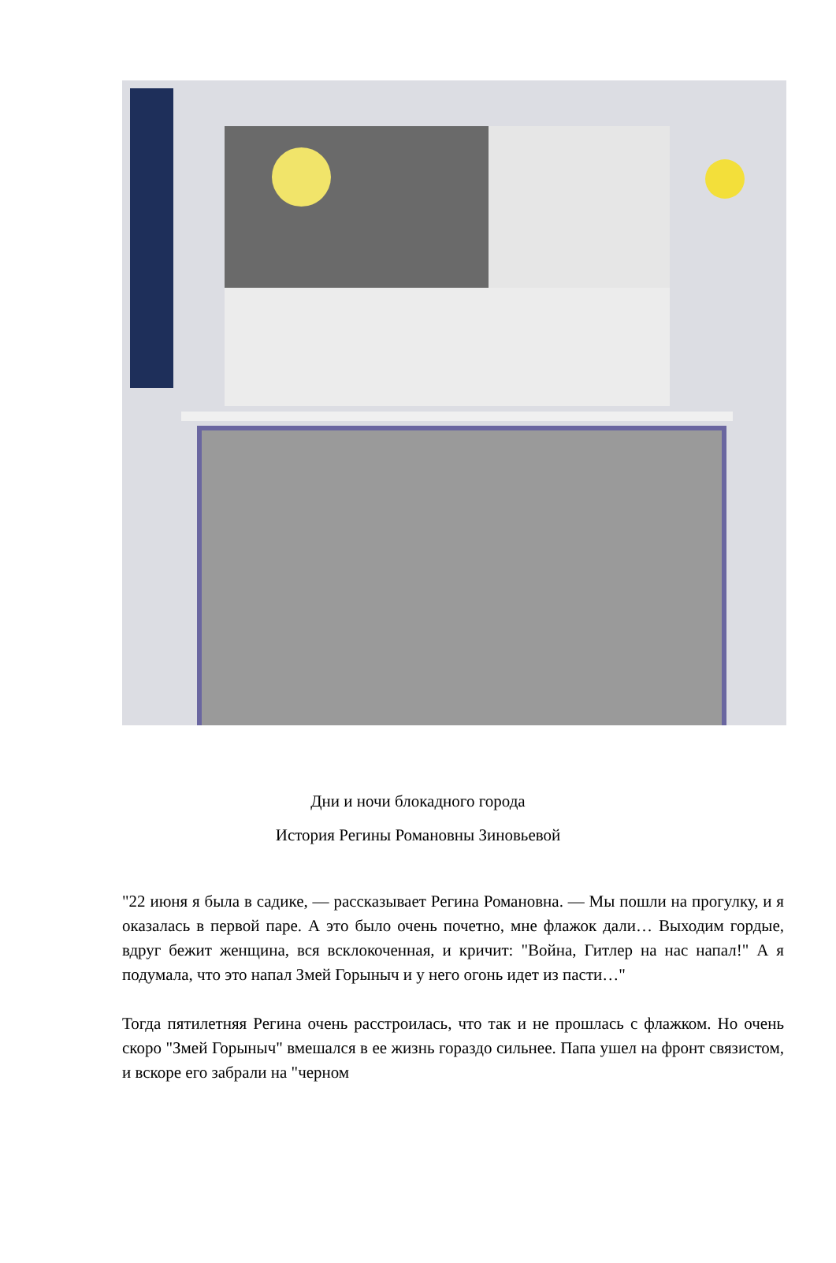Дни и ночи блокадного города
История Регины Романовны Зиновьевой
"22 июня я была в садике, — рассказывает Регина Романовна. — Мы пошли на прогулку, и я оказалась в первой паре. А это было очень почетно, мне флажок дали… Выходим гордые, вдруг бежит женщина, вся всклокоченная, и кричит: "Война, Гитлер на нас напал!" А я подумала, что это напал Змей Горыныч и у него огонь идет из пасти…"
Тогда пятилетняя Регина очень расстроилась, что так и не прошлась с флажком. Но очень скоро "Змей Горыныч" вмешался в ее жизнь гораздо сильнее. Папа ушел на фронт связистом, и вскоре его забрали на "черном